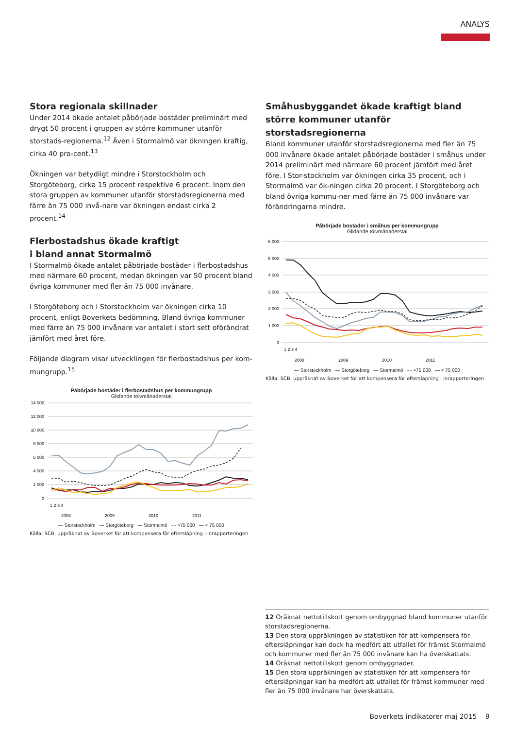ANALYS
Stora regionala skillnader
Under 2014 ökade antalet påbörjade bostäder preliminärt med drygt 50 procent i gruppen av större kommuner utanför storstads-regionerna.<sup>12</sup> Även i Stormalmö var ökningen kraftig, cirka 40 pro-cent.<sup>13</sup>
Ökningen var betydligt mindre i Storstockholm och Storgöteborg, cirka 15 procent respektive 6 procent. Inom den stora gruppen av kommuner utanför storstadsregionerna med färre än 75 000 invå-nare var ökningen endast cirka 2 procent.<sup>14</sup>
Flerbostadshus ökade kraftigt
i bland annat Stormalmö
I Stormalmö ökade antalet påbörjade bostäder i flerbostadshus med närmare 60 procent, medan ökningen var 50 procent bland övriga kommuner med fler än 75 000 invånare.
I Storgöteborg och i Storstockholm var ökningen cirka 10 procent, enligt Boverkets bedömning. Bland övriga kommuner med färre än 75 000 invånare var antalet i stort sett oförändrat jämfört med året före.
Följande diagram visar utvecklingen för flerbostadshus per kom-mungrupp.<sup>15</sup>
Påbörjade bostäder i flerbostadshus per kommungrupp
Glidande tolvmånaderstal
14 000
12 000
10 000
8 000
6 000
4 000
2 000
0
1 2 3 4
2008
2009
2010
2011
— Storstockholm — Storgöteborg — Stormalmö - - >75 000 — < 75 000
Källa: SCB, uppräknat av Boverket för att kompensera för eftersläpning i inrapporteringen
Småhusbyggandet ökade kraftigt bland större kommuner utanför storstadsregionerna
Bland kommuner utanför storstadsregionerna med fler än 75 000 invånare ökade antalet påbörjade bostäder i småhus under 2014 preliminärt med närmare 60 procent jämfört med året före. I Stor-stockholm var ökningen cirka 35 procent, och i Stormalmö var ök-ningen cirka 20 procent. I Storgöteborg och bland övriga kommu-ner med färre än 75 000 invånare var förändringarna mindre.
Påbörjade bostäder i småhus per kommungrupp
Glidande tolvmånaderstal
6 000
5 000
4 000
3 000
2 000
1 000
0
1 2 3 4
2008
2009
2010
2011
— Storstockholm — Storgöteborg — Stormalmö - - >75 000 — < 75 000
Källa: SCB, uppräknat av Boverket för att kompensera för eftersläpning i inrapporteringen
12 Oräknat nettotillskott genom ombyggnad bland kommuner utanför storstadsregionerna.
13 Den stora uppräkningen av statistiken för att kompensera för eftersläpningar kan dock ha medfört att utfallet för främst Stormalmö och kommuner med fler än 75 000 invånare kan ha överskattats.
14 Oräknat nettotillskott genom ombyggnader.
15 Den stora uppräkningen av statistiken för att kompensera för eftersläpningar kan ha medfört att utfallet för främst kommuner med fler än 75 000 invånare har överskattats.
Boverkets indikatorer maj 2015 9